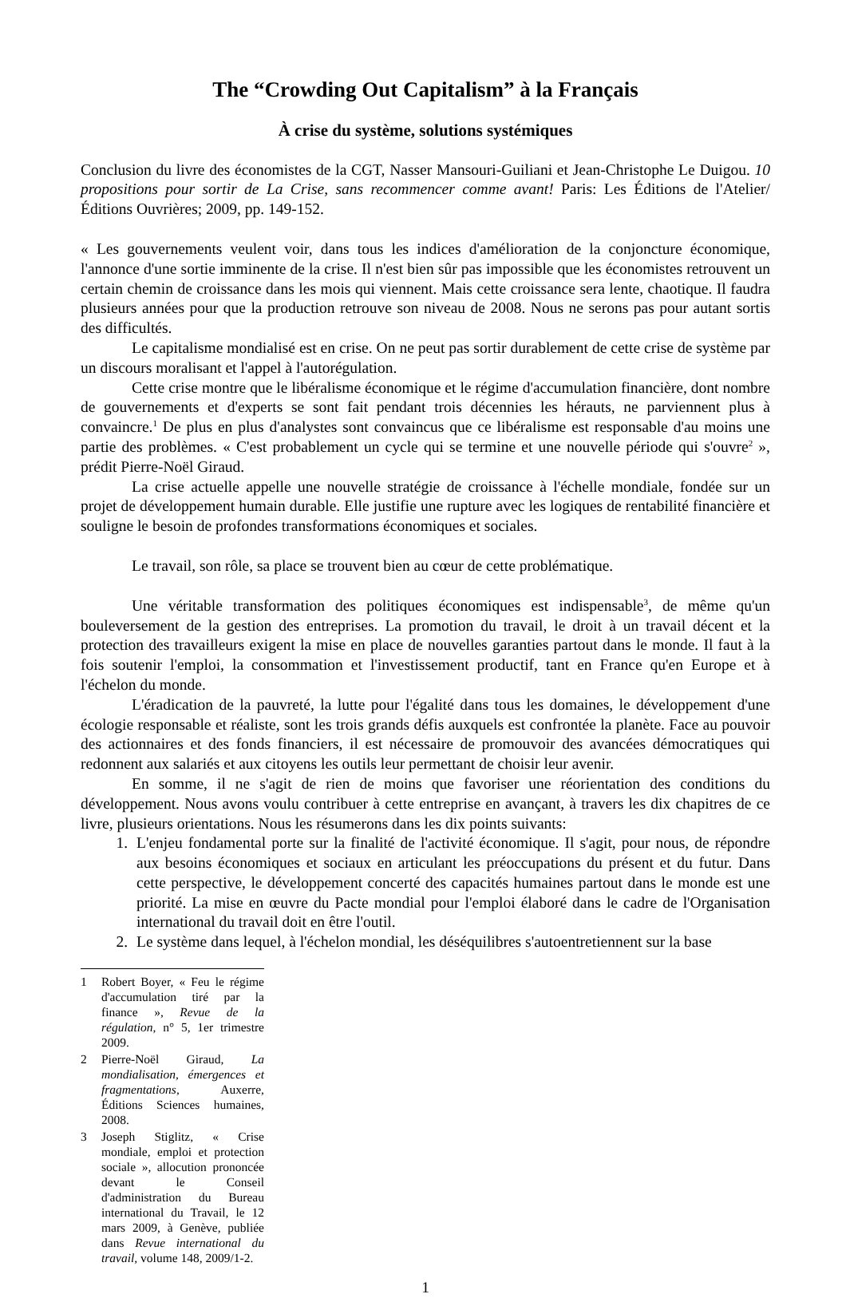The “Crowding Out Capitalism” à la Français
À crise du système, solutions systémiques
Conclusion du livre des économistes de la CGT, Nasser Mansouri-Guiliani et Jean-Christophe Le Duigou. 10 propositions pour sortir de La Crise, sans recommencer comme avant! Paris: Les Éditions de l'Atelier/Éditions Ouvrières; 2009, pp. 149-152.
« Les gouvernements veulent voir, dans tous les indices d'amélioration de la conjoncture économique, l'annonce d'une sortie imminente de la crise. Il n'est bien sûr pas impossible que les économistes retrouvent un certain chemin de croissance dans les mois qui viennent. Mais cette croissance sera lente, chaotique. Il faudra plusieurs années pour que la production retrouve son niveau de 2008. Nous ne serons pas pour autant sortis des difficultés.
Le capitalisme mondialisé est en crise. On ne peut pas sortir durablement de cette crise de système par un discours moralisant et l'appel à l'autorégulation.
Cette crise montre que le libéralisme économique et le régime d'accumulation financière, dont nombre de gouvernements et d'experts se sont fait pendant trois décennies les hérauts, ne parviennent plus à convaincre.<sup>1</sup> De plus en plus d'analystes sont convaincus que ce libéralisme est responsable d'au moins une partie des problèmes. « C'est probablement un cycle qui se termine et une nouvelle période qui s'ouvre<sup>2</sup> », prédit Pierre-Noël Giraud.
La crise actuelle appelle une nouvelle stratégie de croissance à l'échelle mondiale, fondée sur un projet de développement humain durable. Elle justifie une rupture avec les logiques de rentabilité financière et souligne le besoin de profondes transformations économiques et sociales.
Le travail, son rôle, sa place se trouvent bien au cœur de cette problématique.
Une véritable transformation des politiques économiques est indispensable<sup>3</sup>, de même qu'un bouleversement de la gestion des entreprises. La promotion du travail, le droit à un travail décent et la protection des travailleurs exigent la mise en place de nouvelles garanties partout dans le monde. Il faut à la fois soutenir l'emploi, la consommation et l'investissement productif, tant en France qu'en Europe et à l'échelon du monde.
L'éradication de la pauvreté, la lutte pour l'égalité dans tous les domaines, le développement d'une écologie responsable et réaliste, sont les trois grands défis auxquels est confrontée la planète. Face au pouvoir des actionnaires et des fonds financiers, il est nécessaire de promouvoir des avancées démocratiques qui redonnent aux salariés et aux citoyens les outils leur permettant de choisir leur avenir.
En somme, il ne s'agit de rien de moins que favoriser une réorientation des conditions du développement. Nous avons voulu contribuer à cette entreprise en avançant, à travers les dix chapitres de ce livre, plusieurs orientations. Nous les résumerons dans les dix points suivants:
1. L'enjeu fondamental porte sur la finalité de l'activité économique. Il s'agit, pour nous, de répondre aux besoins économiques et sociaux en articulant les préoccupations du présent et du futur. Dans cette perspective, le développement concerté des capacités humaines partout dans le monde est une priorité. La mise en œuvre du Pacte mondial pour l'emploi élaboré dans le cadre de l'Organisation international du travail doit en être l'outil.
2. Le système dans lequel, à l'échelon mondial, les déséquilibres s'autoentretiennent sur la base
1 Robert Boyer, « Feu le régime d'accumulation tiré par la finance », Revue de la régulation, n° 5, 1er trimestre 2009.
2 Pierre-Noël Giraud, La mondialisation, émergences et fragmentations, Auxerre, Éditions Sciences humaines, 2008.
3 Joseph Stiglitz, « Crise mondiale, emploi et protection sociale », allocution prononcée devant le Conseil d'administration du Bureau international du Travail, le 12 mars 2009, à Genève, publiée dans Revue international du travail, volume 148, 2009/1-2.
1